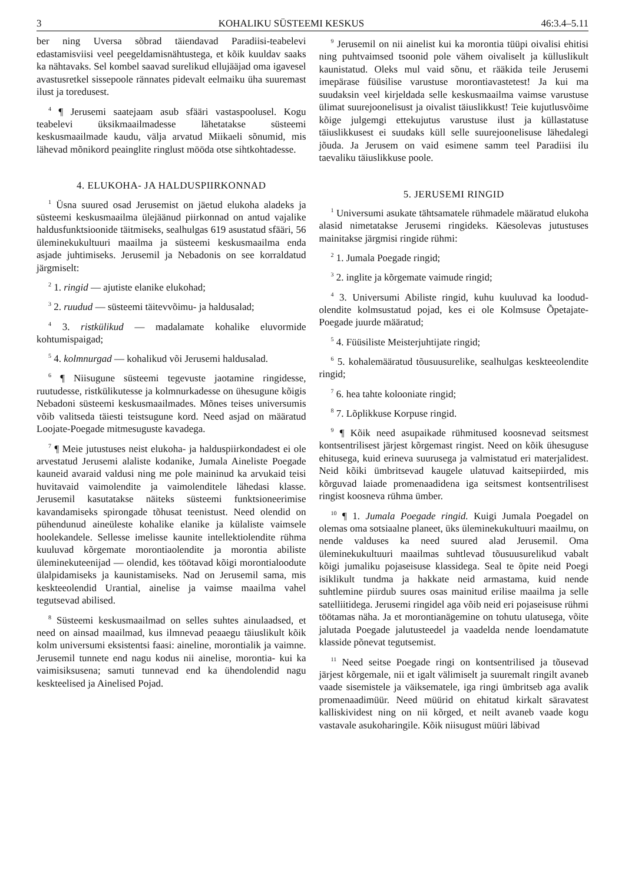3 KOHALIKU SÜSTEEMI KESKUS 46:3.4–5.11
ber ning Uversa sõbrad täiendavad Paradiisi-teabelevi edastamisviisi veel peegeldamisnähtustega, et kõik kuuldav saaks ka nähtavaks. Sel kombel saavad surelikud ellujääjad oma igavesel avastusretkel sissepoole rännates pidevalt eelmaiku üha suuremast ilust ja toredusest.
<sup>4</sup> ¶ Jerusemi saatejaam asub sfääri vastaspoolusel. Kogu teabelevi üksikmaailmadesse lähetatakse süsteemi keskusmaailmade kaudu, välja arvatud Miikaeli sõnumid, mis lähevad mõnikord peainglite ringlust mööda otse sihtkohtadesse.
4. ELUKOHA- JA HALDUSPIIRKONNAD
<sup>1</sup> Üsna suured osad Jerusemist on jäetud elukoha aladeks ja süsteemi keskusmaailma ülejäänud piirkonnad on antud vajalike haldusfunktsioonide täitmiseks, sealhulgas 619 asustatud sfääri, 56 üleminekukultuuri maailma ja süsteemi keskusmaailma enda asjade juhtimiseks. Jerusemil ja Nebadonis on see korraldatud järgmiselt:
<sup>2</sup> 1. ringid — ajutiste elanike elukohad;
<sup>3</sup> 2. ruudud — süsteemi täitevvõimu- ja haldusalad;
<sup>4</sup> 3. ristkülikud — madalamate kohalike eluvormide kohtumispaigad;
<sup>5</sup> 4. kolmnurgad — kohalikud või Jerusemi haldusalad.
<sup>6</sup> ¶ Niisugune süsteemi tegevuste jaotamine ringidesse, ruutudesse, ristkülikutesse ja kolmnurkadesse on ühesugune kõigis Nebadoni süsteemi keskusmaailmades. Mõnes teises universumis võib valitseda täiesti teistsugune kord. Need asjad on määratud Loojate-Poegade mitmesuguste kavadega.
<sup>7</sup> ¶ Meie jutustuses neist elukoha- ja halduspiirkondadest ei ole arvestatud Jerusemi alaliste kodanike, Jumala Aineliste Poegade kauneid avaraid valdusi ning me pole maininud ka arvukaid teisi huvitavaid vaimolendite ja vaimolenditele lähedasi klasse. Jerusemil kasutatakse näiteks süsteemi funktsioneerimise kavandamiseks spirongade tõhusat teenistust. Need olendid on pühendunud aineüleste kohalike elanike ja külaliste vaimsele hoolekandele. Sellesse imelisse kaunite intellektiolendite rühma kuuluvad kõrgemate morontiaolendite ja morontia abiliste üleminekuteenijad — olendid, kes töötavad kõigi morontialoodute ülalpidamiseks ja kaunistamiseks. Nad on Jerusemil sama, mis keskteeolendid Urantial, ainelise ja vaimse maailma vahel tegutsevad abilised.
<sup>8</sup> Süsteemi keskusmaailmad on selles suhtes ainulaadsed, et need on ainsad maailmad, kus ilmnevad peaaegu täiuslikult kõik kolm universumi eksistentsi faasi: aineline, morontialik ja vaimne. Jerusemil tunnete end nagu kodus nii ainelise, morontia- kui ka vaimisiksusena; samuti tunnevad end ka ühendolendid nagu keskteelised ja Ainelised Pojad.
<sup>9</sup> Jerusemil on nii ainelist kui ka morontia tüüpi oivalisi ehitisi ning puhtvaimsed tsoonid pole vähem oivaliselt ja külluslikult kaunistatud. Oleks mul vaid sõnu, et rääkida teile Jerusemi imepärase füüsilise varustuse morontiavastetest! Ja kui ma suudaksin veel kirjeldada selle keskusmaailma vaimse varustuse ülimat suurejoonelisust ja oivalist täiuslikkust! Teie kujutlusvõime kõige julgemgi ettekujutus varustuse ilust ja küllastatuse täiuslikkusest ei suudaks küll selle suurejoonelisuse lähedalegi jõuda. Ja Jerusem on vaid esimene samm teel Paradiisi ilu taevaliku täiuslikkuse poole.
5. JERUSEMI RINGID
<sup>1</sup> Universumi asukate tähtsamatele rühmadele määratud elukoha alasid nimetatakse Jerusemi ringideks. Käesolevas jutustuses mainitakse järgmisi ringide rühmi:
<sup>2</sup> 1. Jumala Poegade ringid;
<sup>3</sup> 2. inglite ja kõrgemate vaimude ringid;
<sup>4</sup> 3. Universumi Abiliste ringid, kuhu kuuluvad ka loodud-olendite kolmsustatud pojad, kes ei ole Kolmsuse Õpetajate-Poegade juurde määratud;
<sup>5</sup> 4. Füüsiliste Meisterjuhtijate ringid;
<sup>6</sup> 5. kohalemääratud tõusuusurelike, sealhulgas keskteeolendite ringid;
<sup>7</sup> 6. hea tahte kolooniate ringid;
<sup>8</sup> 7. Lõplikkuse Korpuse ringid.
<sup>9</sup> ¶ Kõik need asupaikade rühmitused koosnevad seitsmest kontsentrilisest järjest kõrgemast ringist. Need on kõik ühesuguse ehitusega, kuid erineva suurusega ja valmistatud eri materjalidest. Neid kõiki ümbritsevad kaugele ulatuvad kaitsepiirded, mis kõrguvad laiade promenaadidena iga seitsmest kontsentrilisest ringist koosneva rühma ümber.
<sup>10</sup> ¶ 1. Jumala Poegade ringid. Kuigi Jumala Poegadel on olemas oma sotsiaalne planeet, üks üleminekukultuuri maailmu, on nende valduses ka need suured alad Jerusemil. Oma üleminekukultuuri maailmas suhtlevad tõusuusurelikud vabalt kõigi jumaliku pojaseisuse klassidega. Seal te õpite neid Poegi isiklikult tundma ja hakkate neid armastama, kuid nende suhtlemine piirdub suures osas mainitud erilise maailma ja selle satelliitidega. Jerusemi ringidel aga võib neid eri pojaseisuse rühmi töötamas näha. Ja et morontianägemine on tohutu ulatusega, võite jalutada Poegade jalutusteedel ja vaadelda nende loendamatute klasside põnevat tegutsemist.
<sup>11</sup> Need seitse Poegade ringi on kontsentrilised ja tõusevad järjest kõrgemale, nii et igalt välimiselt ja suuremalt ringilt avaneb vaade sisemistele ja väiksematele, iga ringi ümbritseb aga avalik promenaadimüür. Need müürid on ehitatud kirkalt säravatest kalliskividest ning on nii kõrged, et neilt avaneb vaade kogu vastavale asukoharingile. Kõik niisugust müüri läbivad